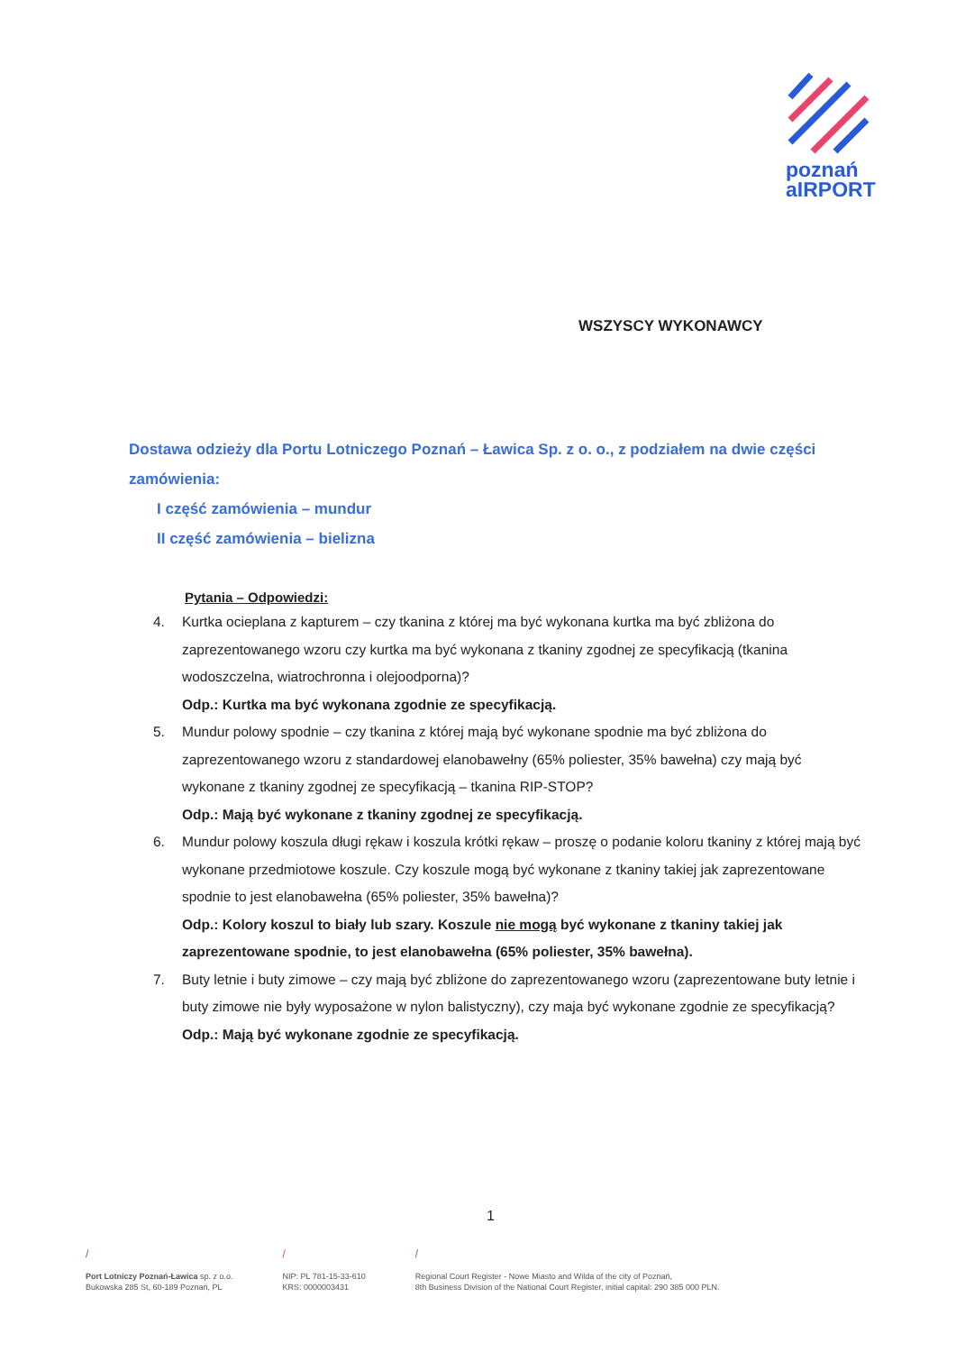poznań
aIRPORT
WSZYSCY WYKONAWCY
Dostawa odzieży dla Portu Lotniczego Poznań – Ławica Sp. z o. o., z podziałem na dwie części zamówienia:
I część zamówienia – mundur
II część zamówienia – bielizna
Pytania – Odpowiedzi:
4. Kurtka ocieplana z kapturem – czy tkanina z której ma być wykonana kurtka ma być zbliżona do zaprezentowanego wzoru czy kurtka ma być wykonana z tkaniny zgodnej ze specyfikacją (tkanina wodoszczelna, wiatrochronna i olejoodporna)?
Odp.: Kurtka ma być wykonana zgodnie ze specyfikacją.
5. Mundur polowy spodnie – czy tkanina z której mają być wykonane spodnie ma być zbliżona do zaprezentowanego wzoru z standardowej elanobawełny (65% poliester, 35% bawełna) czy mają być wykonane z tkaniny zgodnej ze specyfikacją – tkanina RIP-STOP?
Odp.: Mają być wykonane z tkaniny zgodnej ze specyfikacją.
6. Mundur polowy koszula długi rękaw i koszula krótki rękaw – proszę o podanie koloru tkaniny z której mają być wykonane przedmiotowe koszule. Czy koszule mogą być wykonane z tkaniny takiej jak zaprezentowane spodnie to jest elanobawełna (65% poliester, 35% bawełna)?
Odp.: Kolory koszul to biały lub szary. Koszule nie mogą być wykonane z tkaniny takiej jak zaprezentowane spodnie, to jest elanobawełna (65% poliester, 35% bawełna).
7. Buty letnie i buty zimowe – czy mają być zbliżone do zaprezentowanego wzoru (zaprezentowane buty letnie i buty zimowe nie były wyposażone w nylon balistyczny), czy maja być wykonane zgodnie ze specyfikacją?
Odp.: Mają być wykonane zgodnie ze specyfikacją.
1
/
Port Lotniczy Poznań-Ławica sp. z o.o.
Bukowska 285 St, 60-189 Poznań, PL
/
NIP: PL 781-15-33-610
KRS: 0000003431
/
Regional Court Register - Nowe Miasto and Wilda of the city of Poznań,
8th Business Division of the National Court Register, initial capital: 290 385 000 PLN.